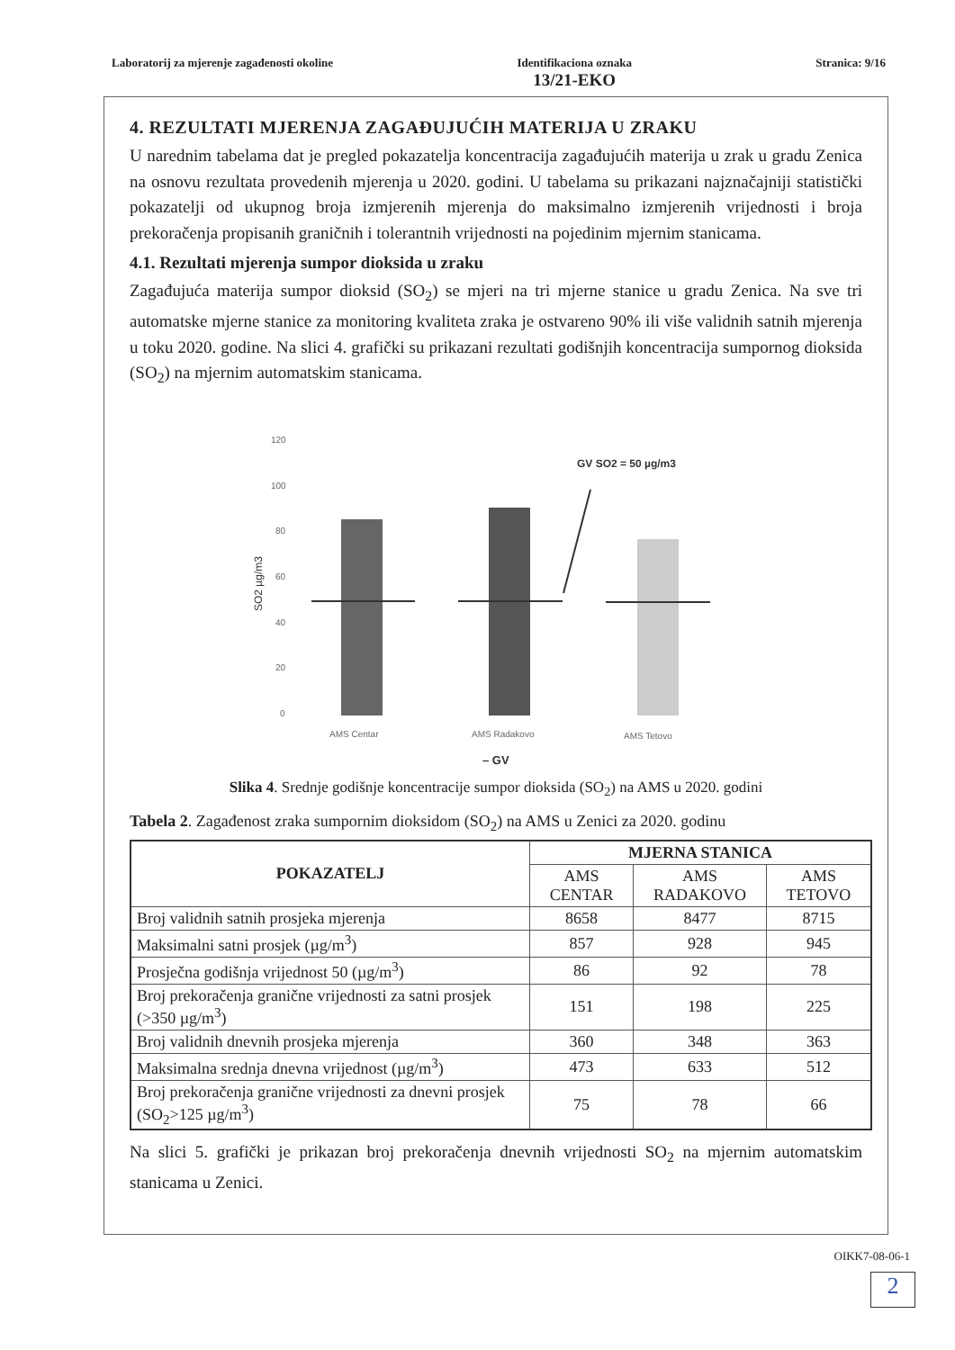Laboratorij za mjerenje zagađenosti okoline
Identifikaciona oznaka
13/21-EKO
Stranica: 9/16
4. REZULTATI MJERENJA ZAGAĐUJUĆIH MATERIJA U ZRAKU
U narednim tabelama dat je pregled pokazatelja koncentracija zagađujućih materija u zrak u gradu Zenica na osnovu rezultata provedenih mjerenja u 2020. godini. U tabelama su prikazani najznačajniji statistički pokazatelji od ukupnog broja izmjerenih mjerenja do maksimalno izmjerenih vrijednosti i broja prekoračenja propisanih graničnih i tolerantnih vrijednosti na pojedinim mjernim stanicama.
4.1. Rezultati mjerenja sumpor dioksida u zraku
Zagađujuća materija sumpor dioksid (SO<sub>2</sub>) se mjeri na tri mjerne stanice u gradu Zenica. Na sve tri automatske mjerne stanice za monitoring kvaliteta zraka je ostvareno 90% ili više validnih satnih mjerenja u toku 2020. godine. Na slici 4. grafički su prikazani rezultati godišnjih koncentracija sumpornog dioksida (SO<sub>2</sub>) na mjernim automatskim stanicama.
120
100
80
60
40
20
0
SO2 µg/m3
GV SO2 = 50 µg/m3
AMS Centar
AMS Radakovo
AMS Tetovo
– GV
Slika 4. Srednje godišnje koncentracije sumpor dioksida (SO<sub>2</sub>) na AMS u 2020. godini
Tabela 2. Zagađenost zraka sumpornim dioksidom (SO<sub>2</sub>) na AMS u Zenici za 2020. godinu
| POKAZATELJ | MJERNA STANICA | | |
| --- | --- | --- | --- |
| | AMS CENTAR | AMS RADAKOVO | AMS TETOVO |
| Broj validnih satnih prosjeka mjerenja | 8658 | 8477 | 8715 |
| Maksimalni satni prosjek (µg/m<sup>3</sup>) | 857 | 928 | 945 |
| Prosječna godišnja vrijednost 50 (µg/m<sup>3</sup>) | 86 | 92 | 78 |
| Broj prekoračenja granične vrijednosti za satni prosjek (>350 µg/m<sup>3</sup>) | 151 | 198 | 225 |
| Broj validnih dnevnih prosjeka mjerenja | 360 | 348 | 363 |
| Maksimalna srednja dnevna vrijednost (µg/m<sup>3</sup>) | 473 | 633 | 512 |
| Broj prekoračenja granične vrijednosti za dnevni prosjek (SO<sub>2</sub>>125 µg/m<sup>3</sup>) | 75 | 78 | 66 |
Na slici 5. grafički je prikazan broj prekoračenja dnevnih vrijednosti SO<sub>2</sub> na mjernim automatskim stanicama u Zenici.
OIKK7-08-06-1
2